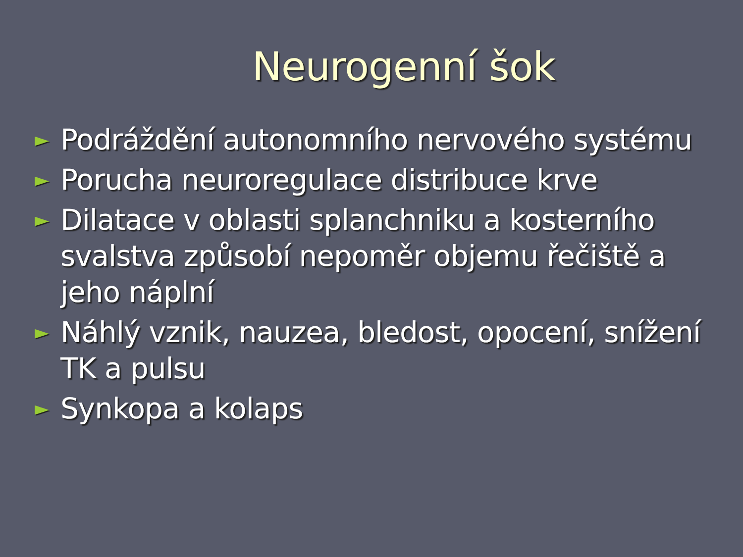Neurogenní šok
► Podráždění autonomního nervového systému
► Porucha neuroregulace distribuce krve
► Dilatace v oblasti splanchniku a kosterního svalstva způsobí nepoměr objemu řečiště a jeho náplní
► Náhlý vznik, nauzea, bledost, opocení, snížení TK a pulsu
► Synkopa a kolaps